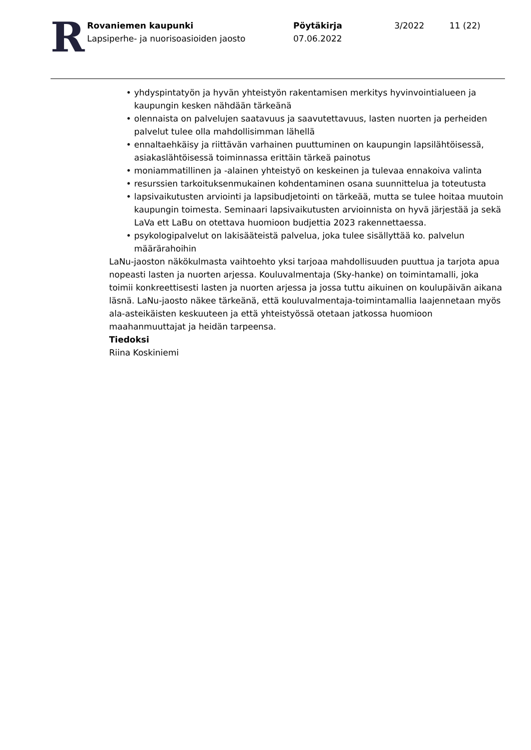R
Rovaniemen kaupunki
Lapsiperhe- ja nuorisoasioiden jaosto
Pöytäkirja
07.06.2022
3/2022 11 (22)
• yhdyspintatyön ja hyvän yhteistyön rakentamisen merkitys hyvinvointialueen ja kaupungin kesken nähdään tärkeänä
• olennaista on palvelujen saatavuus ja saavutettavuus, lasten nuorten ja perheiden palvelut tulee olla mahdollisimman lähellä
• ennaltaehkäisy ja riittävän varhainen puuttuminen on kaupungin lapsilähtöisessä, asiakaslähtöisessä toiminnassa erittäin tärkeä painotus
• moniammatillinen ja -alainen yhteistyö on keskeinen ja tulevaa ennakoiva valinta
• resurssien tarkoituksenmukainen kohdentaminen osana suunnittelua ja toteutusta
• lapsivaikutusten arviointi ja lapsibudjetointi on tärkeää, mutta se tulee hoitaa muutoin kaupungin toimesta. Seminaari lapsivaikutusten arvioinnista on hyvä järjestää ja sekä LaVa ett LaBu on otettava huomioon budjettia 2023 rakennettaessa.
• psykologipalvelut on lakisääteistä palvelua, joka tulee sisällyttää ko. palvelun määrärahoihin
LaNu-jaoston näkökulmasta vaihtoehto yksi tarjoaa mahdollisuuden puuttua ja tarjota apua nopeasti lasten ja nuorten arjessa. Kouluvalmentaja (Sky-hanke) on toimintamalli, joka toimii konkreettisesti lasten ja nuorten arjessa ja jossa tuttu aikuinen on koulupäivän aikana läsnä. LaNu-jaosto näkee tärkeänä, että kouluvalmentaja-toimintamallia laajennetaan myös ala-asteikäisten keskuuteen ja että yhteistyössä otetaan jatkossa huomioon maahanmuuttajat ja heidän tarpeensa.
Tiedoksi
Riina Koskiniemi